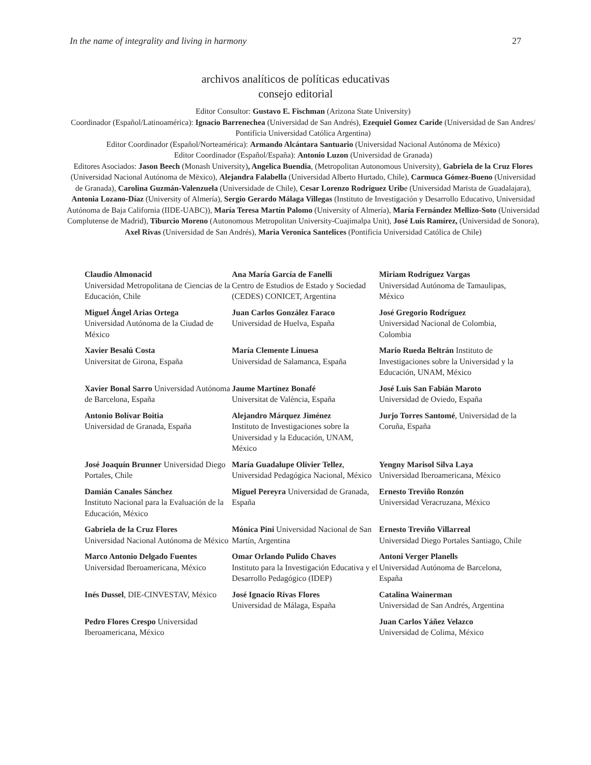In the name of integrality and living in harmony 27
archivos analíticos de políticas educativas
consejo editorial
Editor Consultor: Gustavo E. Fischman (Arizona State University)
Coordinador (Español/Latinoamérica): Ignacio Barrenechea (Universidad de San Andrés), Ezequiel Gomez Caride (Universidad de San Andres/ Pontificia Universidad Católica Argentina)
Editor Coordinador (Español/Norteamérica): Armando Alcántara Santuario (Universidad Nacional Autónoma de México)
Editor Coordinador (Español/España): Antonio Luzon (Universidad de Granada)
Editores Asociados: Jason Beech (Monash University), Angelica Buendia, (Metropolitan Autonomous University), Gabriela de la Cruz Flores (Universidad Nacional Autónoma de Mëxico), Alejandra Falabella (Universidad Alberto Hurtado, Chile), Carmuca Gómez-Bueno (Universidad de Granada), Carolina Guzmán-Valenzuela (Universidade de Chile), Cesar Lorenzo Rodriguez Uribe (Universidad Marista de Guadalajara), Antonia Lozano-Díaz (University of Almería), Sergio Gerardo Málaga Villegas (Instituto de Investigación y Desarrollo Educativo, Universidad Autónoma de Baja California (IIDE-UABC)), María Teresa Martín Palomo (University of Almería), María Fernández Mellizo-Soto (Universidad Complutense de Madrid), Tiburcio Moreno (Autonomous Metropolitan University-Cuajimalpa Unit), José Luis Ramírez, (Universidad de Sonora), Axel Rivas (Universidad de San Andrés), Maria Veronica Santelices (Pontificia Universidad Católica de Chile)
| Claudio Almonacid Universidad Metropolitana de Ciencias de la Educación, Chile | Ana María García de Fanelli Centro de Estudios de Estado y Sociedad (CEDES) CONICET, Argentina | Miriam Rodríguez Vargas Universidad Autónoma de Tamaulipas, México |
| Miguel Ángel Arias Ortega Universidad Autónoma de la Ciudad de México | Juan Carlos González Faraco Universidad de Huelva, España | José Gregorio Rodríguez Universidad Nacional de Colombia, Colombia |
| Xavier Besalú Costa Universitat de Girona, España | María Clemente Linuesa Universidad de Salamanca, España | Mario Rueda Beltrán Instituto de Investigaciones sobre la Universidad y la Educación, UNAM, México |
| Xavier Bonal Sarro Universidad Autónoma de Barcelona, España | Jaume Martínez Bonafé Universitat de València, España | José Luis San Fabián Maroto Universidad de Oviedo, España |
| Antonio Bolívar Boitia Universidad de Granada, España | Alejandro Márquez Jiménez Instituto de Investigaciones sobre la Universidad y la Educación, UNAM, México | Jurjo Torres Santomé , Universidad de la Coruña, España |
| José Joaquín Brunner Universidad Diego Portales, Chile | María Guadalupe Olivier Tellez , Universidad Pedagógica Nacional, México | Yengny Marisol Silva Laya Universidad Iberoamericana, México |
| Damián Canales Sánchez Instituto Nacional para la Evaluación de la Educación, México | Miguel Pereyra Universidad de Granada, España | Ernesto Treviño Ronzón Universidad Veracruzana, México |
| Gabriela de la Cruz Flores Universidad Nacional Autónoma de México | Mónica Pini Universidad Nacional de San Martín, Argentina | Ernesto Treviño Villarreal Universidad Diego Portales Santiago, Chile |
| Marco Antonio Delgado Fuentes Universidad Iberoamericana, México | Omar Orlando Pulido Chaves Instituto para la Investigación Educativa y el Desarrollo Pedagógico (IDEP) | Antoni Verger Planells Universidad Autónoma de Barcelona, España |
| Inés Dussel , DIE-CINVESTAV, México | José Ignacio Rivas Flores Universidad de Málaga, España | Catalina Wainerman Universidad de San Andrés, Argentina |
| Pedro Flores Crespo Universidad Iberoamericana, México | | Juan Carlos Yáñez Velazco Universidad de Colima, México |